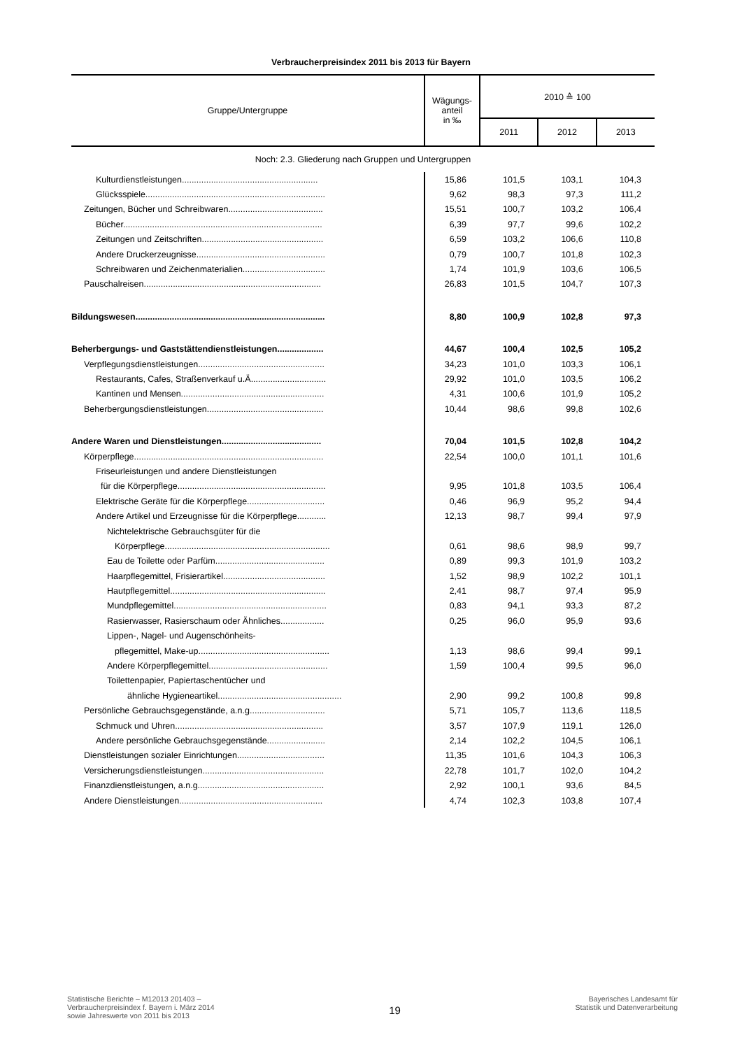Verbraucherpreisindex 2011 bis 2013 für Bayern
| Gruppe/Untergruppe | Wägungs- anteil in ‰ | 2010 ≙ 100 | | |
| --- | --- | --- | --- | --- |
| | | 2011 | 2012 | 2013 |
| Noch: 2.3. Gliederung nach Gruppen und Untergruppen | | | | |
| Kulturdienstleistungen........................................................ | 15,86 | 101,5 | 103,1 | 104,3 |
| Glücksspiele.......................................................................... | 9,62 | 98,3 | 97,3 | 111,2 |
| Zeitungen, Bücher und Schreibwaren....................................... | 15,51 | 100,7 | 103,2 | 106,4 |
| Bücher.................................................................................. | 6,39 | 97,7 | 99,6 | 102,2 |
| Zeitungen und Zeitschriften.................................................. | 6,59 | 103,2 | 106,6 | 110,8 |
| Andere Druckerzeugnisse..................................................... | 0,79 | 100,7 | 101,8 | 102,3 |
| Schreibwaren und Zeichenmaterialien.................................. | 1,74 | 101,9 | 103,6 | 106,5 |
| Pauschalreisen......................................................................... | 26,83 | 101,5 | 104,7 | 107,3 |
| Bildungswesen.............................................................................. | 8,80 | 100,9 | 102,8 | 97,3 |
| Beherbergungs- und Gaststättendienstleistungen................... | 44,67 | 100,4 | 102,5 | 105,2 |
| Verpflegungsdienstleistungen.................................................... | 34,23 | 101,0 | 103,3 | 106,1 |
| Restaurants, Cafes, Straßenverkauf u.Ä............................... | 29,92 | 101,0 | 103,5 | 106,2 |
| Kantinen und Mensen........................................................... | 4,31 | 100,6 | 101,9 | 105,2 |
| Beherbergungsdienstleistungen................................................ | 10,44 | 98,6 | 99,8 | 102,6 |
| Andere Waren und Dienstleistungen......................................... | 70,04 | 101,5 | 102,8 | 104,2 |
| Körperpflege.............................................................................. | 22,54 | 100,0 | 101,1 | 101,6 |
| Friseurleistungen und andere Dienstleistungen | | | | |
| für die Körperpflege............................................................. | 9,95 | 101,8 | 103,5 | 106,4 |
| Elektrische Geräte für die Körperpflege................................ | 0,46 | 96,9 | 95,2 | 94,4 |
| Andere Artikel und Erzeugnisse für die Körperpflege............ | 12,13 | 98,7 | 99,4 | 97,9 |
| Nichtelektrische Gebrauchsgüter für die | | | | |
| Körperpflege.................................................................... | 0,61 | 98,6 | 98,9 | 99,7 |
| Eau de Toilette oder Parfüm............................................. | 0,89 | 99,3 | 101,9 | 103,2 |
| Haarpflegemittel, Frisierartikel.......................................... | 1,52 | 98,9 | 102,2 | 101,1 |
| Hautpflegemittel................................................................ | 2,41 | 98,7 | 97,4 | 95,9 |
| Mundpflegemittel............................................................... | 0,83 | 94,1 | 93,3 | 87,2 |
| Rasierwasser, Rasierschaum oder Ähnliches.................. | 0,25 | 96,0 | 95,9 | 93,6 |
| Lippen-, Nagel- und Augenschönheits- | | | | |
| pflegemittel, Make-up...................................................... | 1,13 | 98,6 | 99,4 | 99,1 |
| Andere Körperpflegemittel................................................. | 1,59 | 100,4 | 99,5 | 96,0 |
| Toilettenpapier, Papiertaschentücher und | | | | |
| ähnliche Hygieneartikel................................................... | 2,90 | 99,2 | 100,8 | 99,8 |
| Persönliche Gebrauchsgegenstände, a.n.g............................... | 5,71 | 105,7 | 113,6 | 118,5 |
| Schmuck und Uhren............................................................. | 3,57 | 107,9 | 119,1 | 126,0 |
| Andere persönliche Gebrauchsgegenstände........................ | 2,14 | 102,2 | 104,5 | 106,1 |
| Dienstleistungen sozialer Einrichtungen.................................... | 11,35 | 101,6 | 104,3 | 106,3 |
| Versicherungsdienstleistungen.................................................. | 22,78 | 101,7 | 102,0 | 104,2 |
| Finanzdienstleistungen, a.n.g.................................................... | 2,92 | 100,1 | 93,6 | 84,5 |
| Andere Dienstleistungen........................................................... | 4,74 | 102,3 | 103,8 | 107,4 |
Statistische Berichte – M12013 201403 –
Verbraucherpreisindex f. Bayern i. März 2014
sowie Jahreswerte von 2011 bis 2013
19
Bayerisches Landesamt für
Statistik und Datenverarbeitung